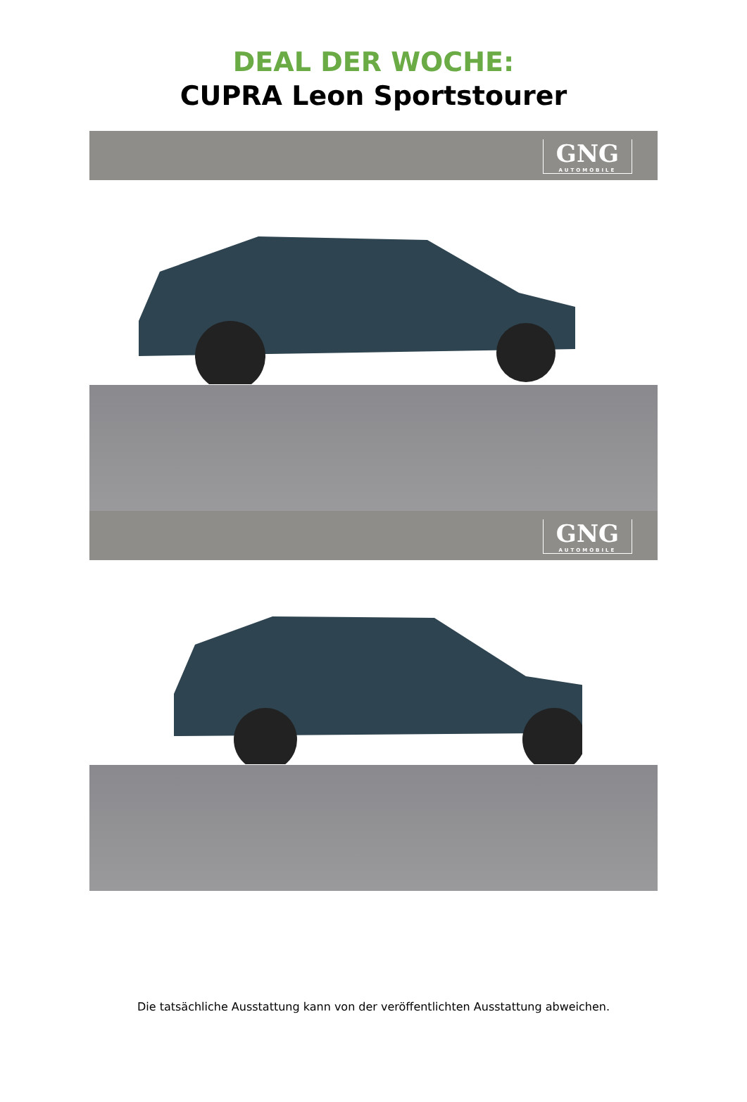DEAL DER WOCHE:
CUPRA Leon Sportstourer
GNG
AUTOMOBILE
GNG
AUTOMOBILE
Die tatsächliche Ausstattung kann von der veröffentlichten Ausstattung abweichen.